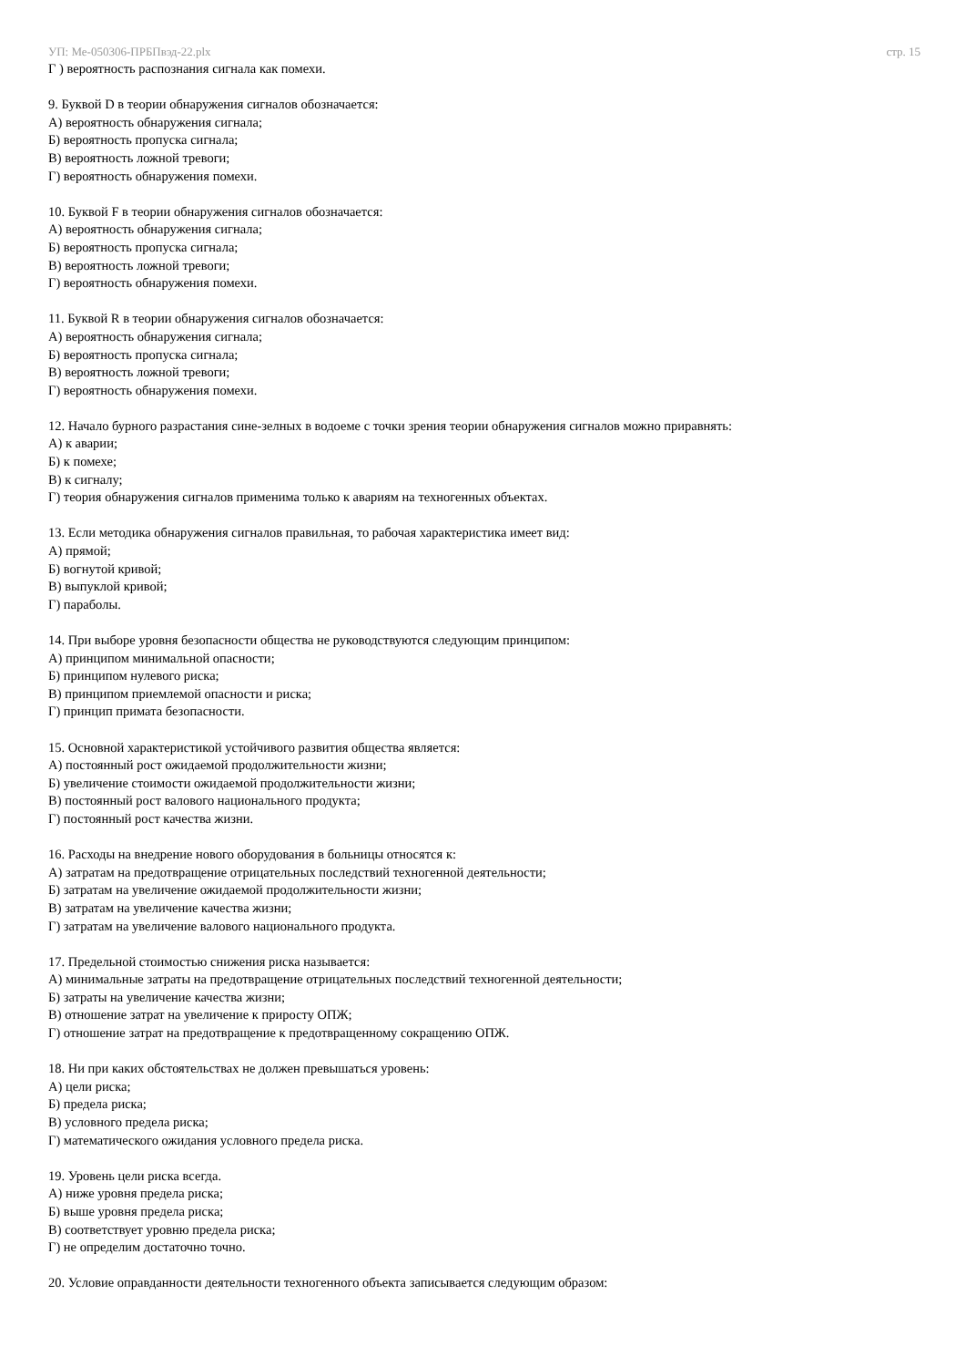УП: Ме-050306-ПРБПвэд-22.plx стр. 15
Г ) вероятность распознания сигнала как помехи.
9. Буквой D в теории обнаружения сигналов обозначается:
А) вероятность обнаружения сигнала;
Б) вероятность пропуска сигнала;
В) вероятность ложной тревоги;
Г) вероятность обнаружения помехи.
10. Буквой F в теории обнаружения сигналов обозначается:
А) вероятность обнаружения сигнала;
Б) вероятность пропуска сигнала;
В) вероятность ложной тревоги;
Г) вероятность обнаружения помехи.
11. Буквой R в теории обнаружения сигналов обозначается:
А) вероятность обнаружения сигнала;
Б) вероятность пропуска сигнала;
В) вероятность ложной тревоги;
Г) вероятность обнаружения помехи.
12. Начало бурного разрастания сине-зелных в водоеме с точки зрения теории обнаружения сигналов можно приравнять:
А) к аварии;
Б) к помехе;
В) к сигналу;
Г) теория обнаружения сигналов применима только к авариям на техногенных объектах.
13. Если методика обнаружения сигналов правильная, то рабочая характеристика имеет вид:
А) прямой;
Б) вогнутой кривой;
В) выпуклой кривой;
Г) параболы.
14. При выборе уровня безопасности общества не руководствуются следующим принципом:
А) принципом минимальной опасности;
Б) принципом нулевого риска;
В) принципом приемлемой опасности и риска;
Г) принцип примата безопасности.
15. Основной характеристикой устойчивого развития общества является:
А) постоянный рост ожидаемой продолжительности жизни;
Б) увеличение стоимости ожидаемой продолжительности жизни;
В) постоянный рост валового национального продукта;
Г) постоянный рост качества жизни.
16. Расходы на внедрение нового оборудования в больницы относятся к:
А) затратам на предотвращение отрицательных последствий техногенной деятельности;
Б) затратам на увеличение ожидаемой продолжительности жизни;
В) затратам на увеличение качества жизни;
Г) затратам на увеличение валового национального продукта.
17. Предельной стоимостью снижения риска называется:
А) минимальные затраты на предотвращение отрицательных последствий техногенной деятельности;
Б) затраты на увеличение качества жизни;
В) отношение затрат на увеличение к приросту ОПЖ;
Г) отношение затрат на предотвращение к предотвращенному сокращению ОПЖ.
18. Ни при каких обстоятельствах не должен превышаться уровень:
А) цели риска;
Б) предела риска;
В) условного предела риска;
Г) математического ожидания условного предела риска.
19. Уровень цели риска всегда.
А) ниже уровня предела риска;
Б) выше уровня предела риска;
В) соответствует уровню предела риска;
Г) не определим достаточно точно.
20. Условие оправданности деятельности техногенного объекта записывается следующим образом: